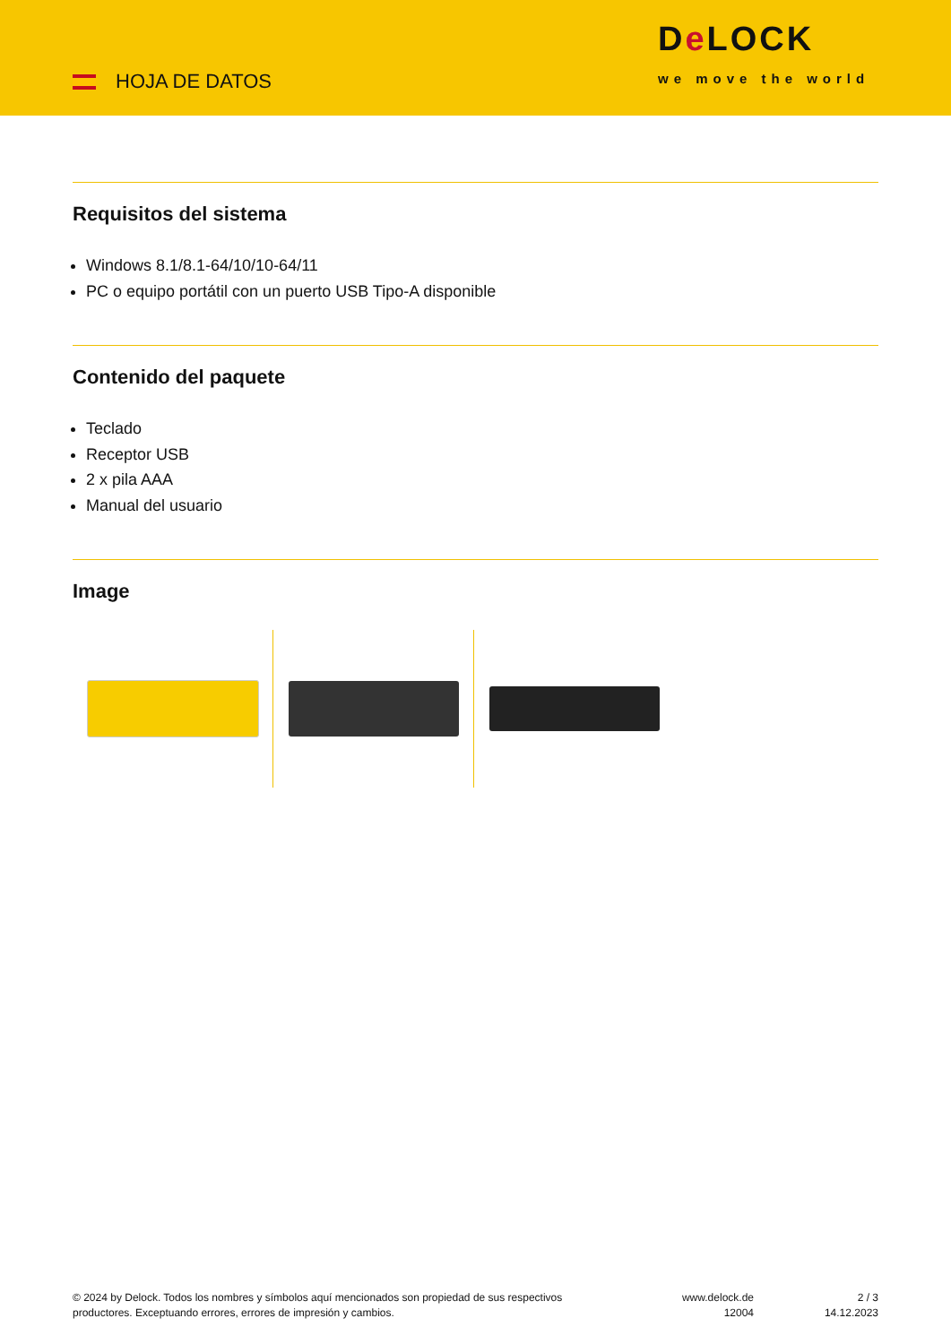HOJA DE DATOS
De LOCK
we move the world
Requisitos del sistema
Windows 8.1/8.1-64/10/10-64/11
PC o equipo portátil con un puerto USB Tipo-A disponible
Contenido del paquete
Teclado
Receptor USB
2 x pila AAA
Manual del usuario
Image
© 2024 by Delock. Todos los nombres y símbolos aquí mencionados son propiedad de sus respectivos productores. Exceptuando errores, errores de impresión y cambios.
www.delock.de
12004
2 / 3
14.12.2023